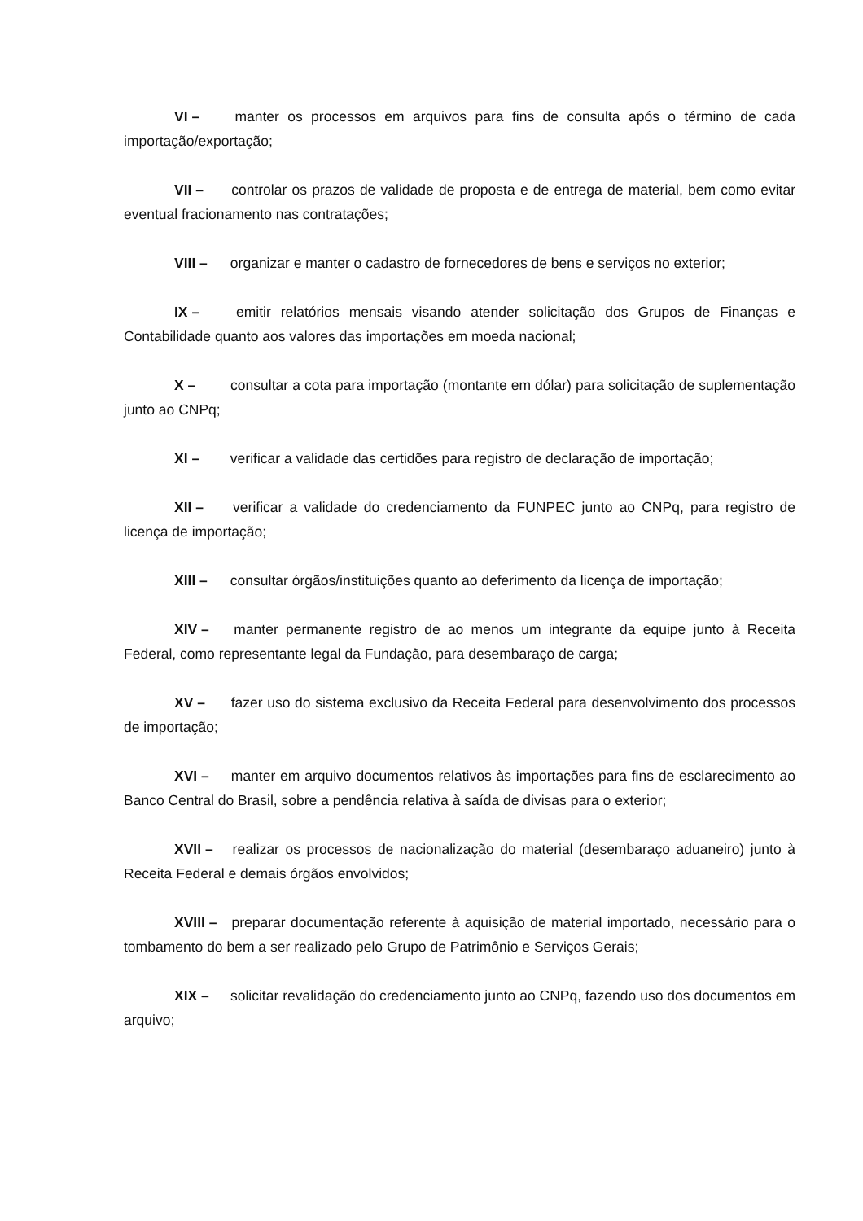VI – manter os processos em arquivos para fins de consulta após o término de cada importação/exportação;
VII – controlar os prazos de validade de proposta e de entrega de material, bem como evitar eventual fracionamento nas contratações;
VIII – organizar e manter o cadastro de fornecedores de bens e serviços no exterior;
IX – emitir relatórios mensais visando atender solicitação dos Grupos de Finanças e Contabilidade quanto aos valores das importações em moeda nacional;
X – consultar a cota para importação (montante em dólar) para solicitação de suplementação junto ao CNPq;
XI – verificar a validade das certidões para registro de declaração de importação;
XII – verificar a validade do credenciamento da FUNPEC junto ao CNPq, para registro de licença de importação;
XIII – consultar órgãos/instituições quanto ao deferimento da licença de importação;
XIV – manter permanente registro de ao menos um integrante da equipe junto à Receita Federal, como representante legal da Fundação, para desembaraço de carga;
XV – fazer uso do sistema exclusivo da Receita Federal para desenvolvimento dos processos de importação;
XVI – manter em arquivo documentos relativos às importações para fins de esclarecimento ao Banco Central do Brasil, sobre a pendência relativa à saída de divisas para o exterior;
XVII – realizar os processos de nacionalização do material (desembaraço aduaneiro) junto à Receita Federal e demais órgãos envolvidos;
XVIII – preparar documentação referente à aquisição de material importado, necessário para o tombamento do bem a ser realizado pelo Grupo de Patrimônio e Serviços Gerais;
XIX – solicitar revalidação do credenciamento junto ao CNPq, fazendo uso dos documentos em arquivo;